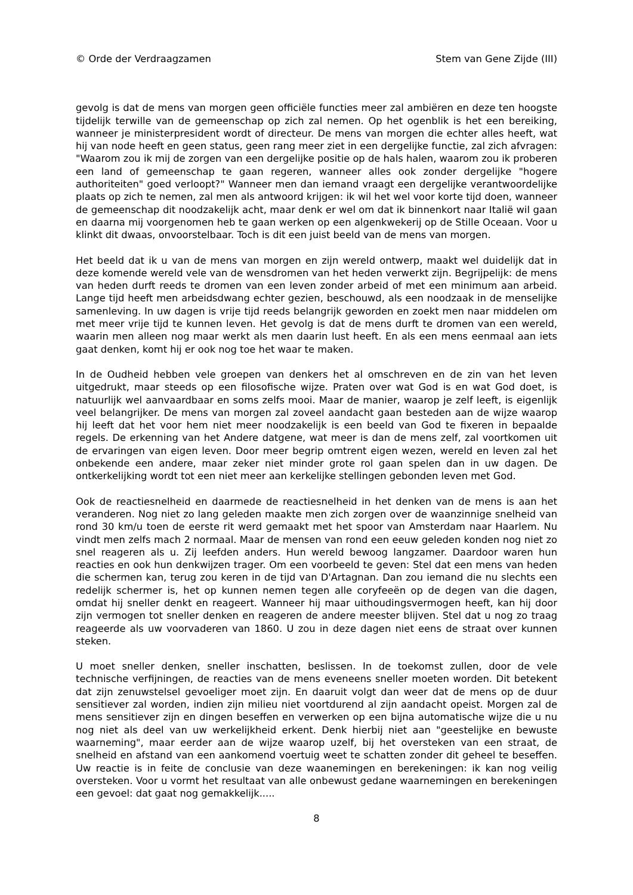© Orde der Verdraagzamen Stem van Gene Zijde (III)
gevolg is dat de mens van morgen geen officiële functies meer zal ambiëren en deze ten hoogste tijdelijk terwille van de gemeenschap op zich zal nemen. Op het ogenblik is het een bereiking, wanneer je ministerpresident wordt of directeur. De mens van morgen die echter alles heeft, wat hij van node heeft en geen status, geen rang meer ziet in een dergelijke functie, zal zich afvragen: "Waarom zou ik mij de zorgen van een dergelijke positie op de hals halen, waarom zou ik proberen een land of gemeenschap te gaan regeren, wanneer alles ook zonder dergelijke "hogere authoriteiten" goed verloopt?" Wanneer men dan iemand vraagt een dergelijke verantwoordelijke plaats op zich te nemen, zal men als antwoord krijgen: ik wil het wel voor korte tijd doen, wanneer de gemeenschap dit noodzakelijk acht, maar denk er wel om dat ik binnenkort naar Italië wil gaan en daarna mij voorgenomen heb te gaan werken op een algenkwekerij op de Stille Oceaan. Voor u klinkt dit dwaas, onvoorstelbaar. Toch is dit een juist beeld van de mens van morgen.
Het beeld dat ik u van de mens van morgen en zijn wereld ontwerp, maakt wel duidelijk dat in deze komende wereld vele van de wensdromen van het heden verwerkt zijn. Begrijpelijk: de mens van heden durft reeds te dromen van een leven zonder arbeid of met een minimum aan arbeid. Lange tijd heeft men arbeidsdwang echter gezien, beschouwd, als een noodzaak in de menselijke samenleving. In uw dagen is vrije tijd reeds belangrijk geworden en zoekt men naar middelen om met meer vrije tijd te kunnen leven. Het gevolg is dat de mens durft te dromen van een wereld, waarin men alleen nog maar werkt als men daarin lust heeft. En als een mens eenmaal aan iets gaat denken, komt hij er ook nog toe het waar te maken.
In de Oudheid hebben vele groepen van denkers het al omschreven en de zin van het leven uitgedrukt, maar steeds op een filosofische wijze. Praten over wat God is en wat God doet, is natuurlijk wel aanvaardbaar en soms zelfs mooi. Maar de manier, waarop je zelf leeft, is eigenlijk veel belangrijker. De mens van morgen zal zoveel aandacht gaan besteden aan de wijze waarop hij leeft dat het voor hem niet meer noodzakelijk is een beeld van God te fixeren in bepaalde regels. De erkenning van het Andere datgene, wat meer is dan de mens zelf, zal voortkomen uit de ervaringen van eigen leven. Door meer begrip omtrent eigen wezen, wereld en leven zal het onbekende een andere, maar zeker niet minder grote rol gaan spelen dan in uw dagen. De ontkerkelijking wordt tot een niet meer aan kerkelijke stellingen gebonden leven met God.
Ook de reactiesnelheid en daarmede de reactiesnelheid in het denken van de mens is aan het veranderen. Nog niet zo lang geleden maakte men zich zorgen over de waanzinnige snelheid van rond 30 km/u toen de eerste rit werd gemaakt met het spoor van Amsterdam naar Haarlem. Nu vindt men zelfs mach 2 normaal. Maar de mensen van rond een eeuw geleden konden nog niet zo snel reageren als u. Zij leefden anders. Hun wereld bewoog langzamer. Daardoor waren hun reacties en ook hun denkwijzen trager. Om een voorbeeld te geven: Stel dat een mens van heden die schermen kan, terug zou keren in de tijd van D'Artagnan. Dan zou iemand die nu slechts een redelijk schermer is, het op kunnen nemen tegen alle coryfeeën op de degen van die dagen, omdat hij sneller denkt en reageert. Wanneer hij maar uithoudingsvermogen heeft, kan hij door zijn vermogen tot sneller denken en reageren de andere meester blijven. Stel dat u nog zo traag reageerde als uw voorvaderen van 1860. U zou in deze dagen niet eens de straat over kunnen steken.
U moet sneller denken, sneller inschatten, beslissen. In de toekomst zullen, door de vele technische verfijningen, de reacties van de mens eveneens sneller moeten worden. Dit betekent dat zijn zenuwstelsel gevoeliger moet zijn. En daaruit volgt dan weer dat de mens op de duur sensitiever zal worden, indien zijn milieu niet voortdurend al zijn aandacht opeist. Morgen zal de mens sensitiever zijn en dingen beseffen en verwerken op een bijna automatische wijze die u nu nog niet als deel van uw werkelijkheid erkent. Denk hierbij niet aan "geestelijke en bewuste waarneming", maar eerder aan de wijze waarop uzelf, bij het oversteken van een straat, de snelheid en afstand van een aankomend voertuig weet te schatten zonder dit geheel te beseffen. Uw reactie is in feite de conclusie van deze waanemingen en berekeningen: ik kan nog veilig oversteken. Voor u vormt het resultaat van alle onbewust gedane waarnemingen en berekeningen een gevoel: dat gaat nog gemakkelijk.....
8